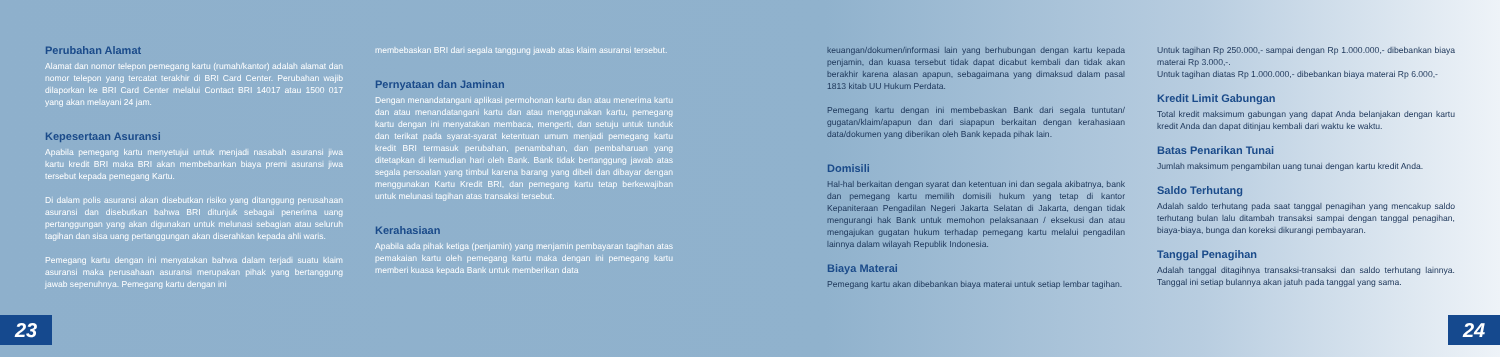Perubahan Alamat
Alamat dan nomor telepon pemegang kartu (rumah/kantor) adalah alamat dan nomor telepon yang tercatat terakhir di BRI Card Center. Perubahan wajib dilaporkan ke BRI Card Center melalui Contact BRI 14017 atau 1500 017 yang akan melayani 24 jam.
Kepesertaan Asuransi
Apabila pemegang kartu menyetujui untuk menjadi nasabah asuransi jiwa kartu kredit BRI maka BRI akan membebankan biaya premi asuransi jiwa tersebut kepada pemegang Kartu.
Di dalam polis asuransi akan disebutkan risiko yang ditanggung perusahaan asuransi dan disebutkan bahwa BRI ditunjuk sebagai penerima uang pertanggungan yang akan digunakan untuk melunasi sebagian atau seluruh tagihan dan sisa uang pertanggungan akan diserahkan kepada ahli waris.
Pemegang kartu dengan ini menyatakan bahwa dalam terjadi suatu klaim asuransi maka perusahaan asuransi merupakan pihak yang bertanggung jawab sepenuhnya. Pemegang kartu dengan ini
membebaskan BRI dari segala tanggung jawab atas klaim asuransi tersebut.
Pernyataan dan Jaminan
Dengan menandatangani aplikasi permohonan kartu dan atau menerima kartu dan atau menandatangani kartu dan atau menggunakan kartu, pemegang kartu dengan ini menyatakan membaca, mengerti, dan setuju untuk tunduk dan terikat pada syarat-syarat ketentuan umum menjadi pemegang kartu kredit BRI termasuk perubahan, penambahan, dan pembaharuan yang ditetapkan di kemudian hari oleh Bank. Bank tidak bertanggung jawab atas segala persoalan yang timbul karena barang yang dibeli dan dibayar dengan menggunakan Kartu Kredit BRI, dan pemegang kartu tetap berkewajiban untuk melunasi tagihan atas transaksi tersebut.
Kerahasiaan
Apabila ada pihak ketiga (penjamin) yang menjamin pembayaran tagihan atas pemakaian kartu oleh pemegang kartu maka dengan ini pemegang kartu memberi kuasa kepada Bank untuk memberikan data
23
keuangan/dokumen/informasi lain yang berhubungan dengan kartu kepada penjamin, dan kuasa tersebut tidak dapat dicabut kembali dan tidak akan berakhir karena alasan apapun, sebagaimana yang dimaksud dalam pasal 1813 kitab UU Hukum Perdata.
Pemegang kartu dengan ini membebaskan Bank dari segala tuntutan/ gugatan/klaim/apapun dan dari siapapun berkaitan dengan kerahasiaan data/dokumen yang diberikan oleh Bank kepada pihak lain.
Domisili
Hal-hal berkaitan dengan syarat dan ketentuan ini dan segala akibatnya, bank dan pemegang kartu memilih domisili hukum yang tetap di kantor Kepaniteraan Pengadilan Negeri Jakarta Selatan di Jakarta, dengan tidak mengurangi hak Bank untuk memohon pelaksanaan / eksekusi dan atau mengajukan gugatan hukum terhadap pemegang kartu melalui pengadilan lainnya dalam wilayah Republik Indonesia.
Biaya Materai
Pemegang kartu akan dibebankan biaya materai untuk setiap lembar tagihan.
Untuk tagihan Rp 250.000,- sampai dengan Rp 1.000.000,- dibebankan biaya materai Rp 3.000,-.
Untuk tagihan diatas Rp 1.000.000,- dibebankan biaya materai Rp 6.000,-
Kredit Limit Gabungan
Total kredit maksimum gabungan yang dapat Anda belanjakan dengan kartu kredit Anda dan dapat ditinjau kembali dari waktu ke waktu.
Batas Penarikan Tunai
Jumlah maksimum pengambilan uang tunai dengan kartu kredit Anda.
Saldo Terhutang
Adalah saldo terhutang pada saat tanggal penagihan yang mencakup saldo terhutang bulan lalu ditambah transaksi sampai dengan tanggal penagihan, biaya-biaya, bunga dan koreksi dikurangi pembayaran.
Tanggal Penagihan
Adalah tanggal ditagihnya transaksi-transaksi dan saldo terhutang lainnya. Tanggal ini setiap bulannya akan jatuh pada tanggal yang sama.
24